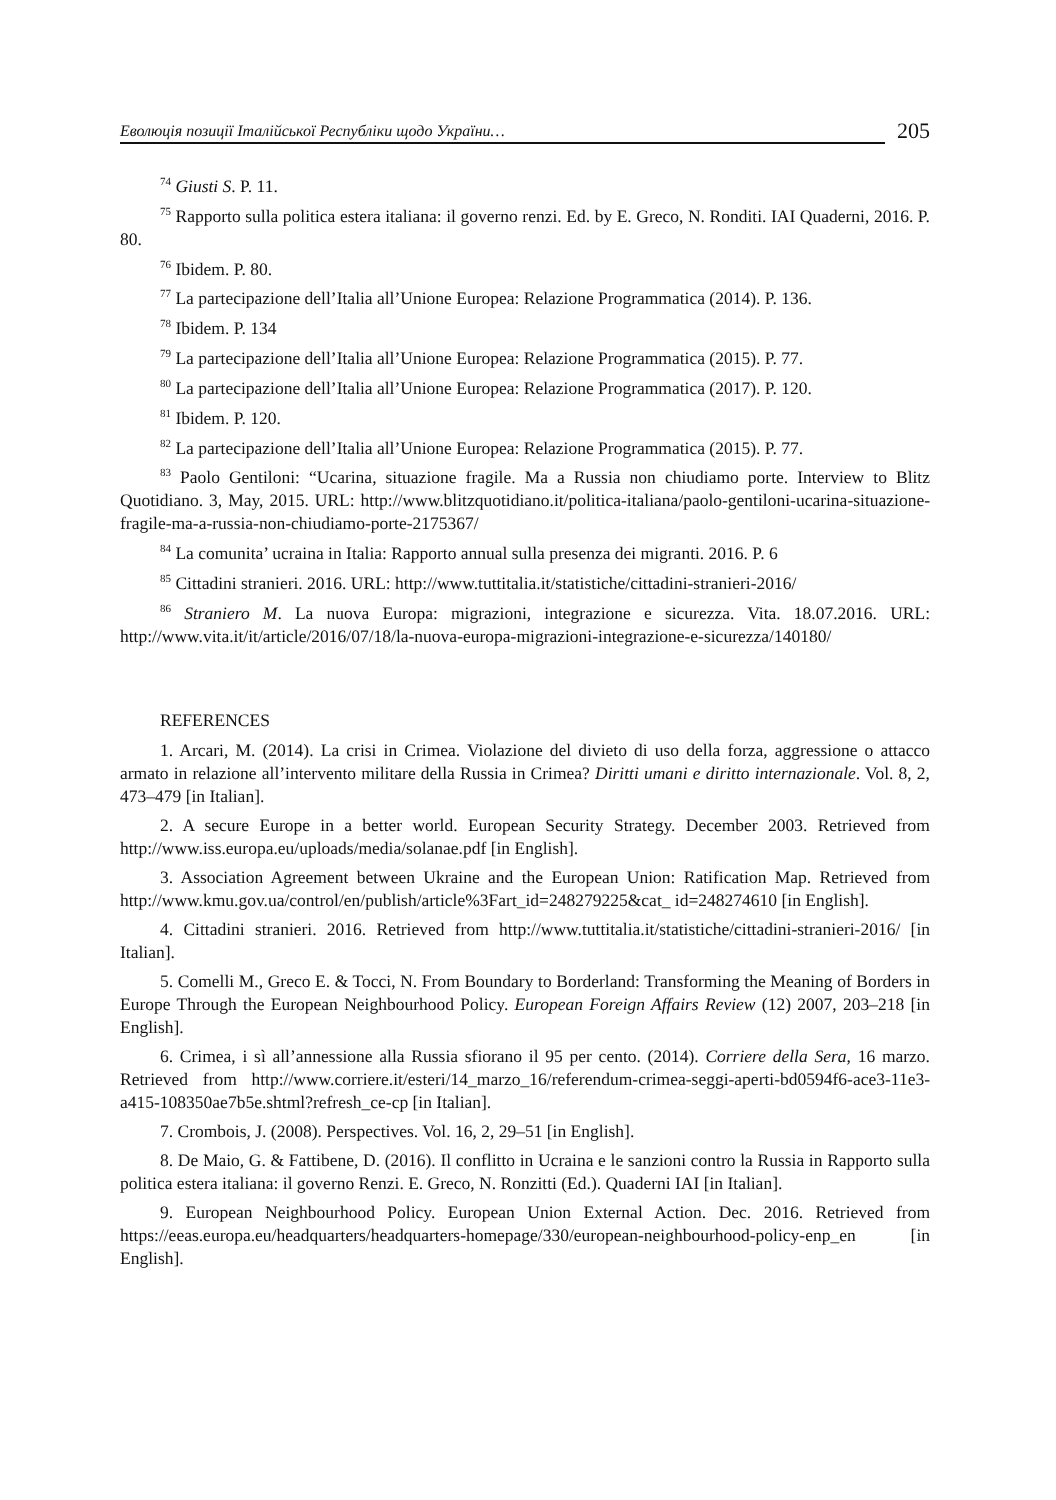Еволюція позиції Італійської Республіки щодо України… 205
<sup>74</sup> Giusti S. P. 11.
<sup>75</sup> Rapporto sulla politica estera italiana: il governo renzi. Ed. by E. Greco, N. Ronditi. IAI Quaderni, 2016. P. 80.
<sup>76</sup> Ibidem. P. 80.
<sup>77</sup> La partecipazione dell’Italia all’Unione Europea: Relazione Programmatica (2014). P. 136.
<sup>78</sup> Ibidem. P. 134
<sup>79</sup> La partecipazione dell’Italia all’Unione Europea: Relazione Programmatica (2015). P. 77.
<sup>80</sup> La partecipazione dell’Italia all’Unione Europea: Relazione Programmatica (2017). P. 120.
<sup>81</sup> Ibidem. P. 120.
<sup>82</sup> La partecipazione dell’Italia all’Unione Europea: Relazione Programmatica (2015). P. 77.
<sup>83</sup> Paolo Gentiloni: “Ucarina, situazione fragile. Ma a Russia non chiudiamo porte. Interview to Blitz Quotidiano. 3, May, 2015. URL: http://www.blitzquotidiano.it/politica-italiana/paolo-gentiloni-ucarina-situazione-fragile-ma-a-russia-non-chiudiamo-porte-2175367/
<sup>84</sup> La comunita’ ucraina in Italia: Rapporto annual sulla presenza dei migranti. 2016. P. 6
<sup>85</sup> Cittadini stranieri. 2016. URL: http://www.tuttitalia.it/statistiche/cittadini-stranieri-2016/
<sup>86</sup> Straniero M. La nuova Europa: migrazioni, integrazione e sicurezza. Vita. 18.07.2016. URL: http://www.vita.it/it/article/2016/07/18/la-nuova-europa-migrazioni-integrazione-e-sicurezza/140180/
REFERENCES
1. Arcari, M. (2014). La crisi in Crimea. Violazione del divieto di uso della forza, aggressione o attacco armato in relazione all’intervento militare della Russia in Crimea? Diritti umani e diritto internazionale. Vol. 8, 2, 473–479 [in Italian].
2. A secure Europe in a better world. European Security Strategy. December 2003. Retrieved from http://www.iss.europa.eu/uploads/media/solanae.pdf [in English].
3. Association Agreement between Ukraine and the European Union: Ratification Map. Retrieved from http://www.kmu.gov.ua/control/en/publish/article%3Fart_id=248279225&cat_ id=248274610 [in English].
4. Cittadini stranieri. 2016. Retrieved from http://www.tuttitalia.it/statistiche/cittadini-stranieri-2016/ [in Italian].
5. Comelli M., Greco E. & Tocci, N. From Boundary to Borderland: Transforming the Meaning of Borders in Europe Through the European Neighbourhood Policy. European Foreign Affairs Review (12) 2007, 203–218 [in English].
6. Crimea, i sì all’annessione alla Russia sfiorano il 95 per cento. (2014). Corriere della Sera, 16 marzo. Retrieved from http://www.corriere.it/esteri/14_marzo_16/referendum-crimea-seggi-aperti-bd0594f6-ace3-11e3-a415-108350ae7b5e.shtml?refresh_ce-cp [in Italian].
7. Crombois, J. (2008). Perspectives. Vol. 16, 2, 29–51 [in English].
8. De Maio, G. & Fattibene, D. (2016). Il conflitto in Ucraina e le sanzioni contro la Russia in Rapporto sulla politica estera italiana: il governo Renzi. E. Greco, N. Ronzitti (Ed.). Quaderni IAI [in Italian].
9. European Neighbourhood Policy. European Union External Action. Dec. 2016. Retrieved from https://eeas.europa.eu/headquarters/headquarters-homepage/330/european-neighbourhood-policy-enp_en [in English].